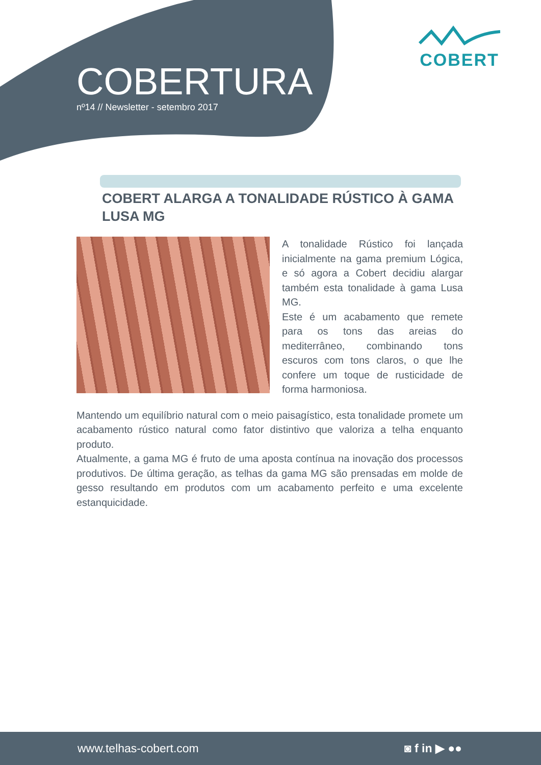COBERTURA
nº14 // Newsletter - setembro 2017
COBERT
COBERT ALARGA A TONALIDADE RÚSTICO À GAMA LUSA MG
A tonalidade Rústico foi lançada inicialmente na gama premium Lógica, e só agora a Cobert decidiu alargar também esta tonalidade à gama Lusa MG.
Este é um acabamento que remete para os tons das areias do mediterrâneo, combinando tons escuros com tons claros, o que lhe confere um toque de rusticidade de forma harmoniosa.
Mantendo um equilíbrio natural com o meio paisagístico, esta tonalidade promete um acabamento rústico natural como fator distintivo que valoriza a telha enquanto produto.
Atualmente, a gama MG é fruto de uma aposta contínua na inovação dos processos produtivos. De última geração, as telhas da gama MG são prensadas em molde de gesso resultando em produtos com um acabamento perfeito e uma excelente estanquicidade.
www.telhas-cobert.com ◙ f in ▶ ●●